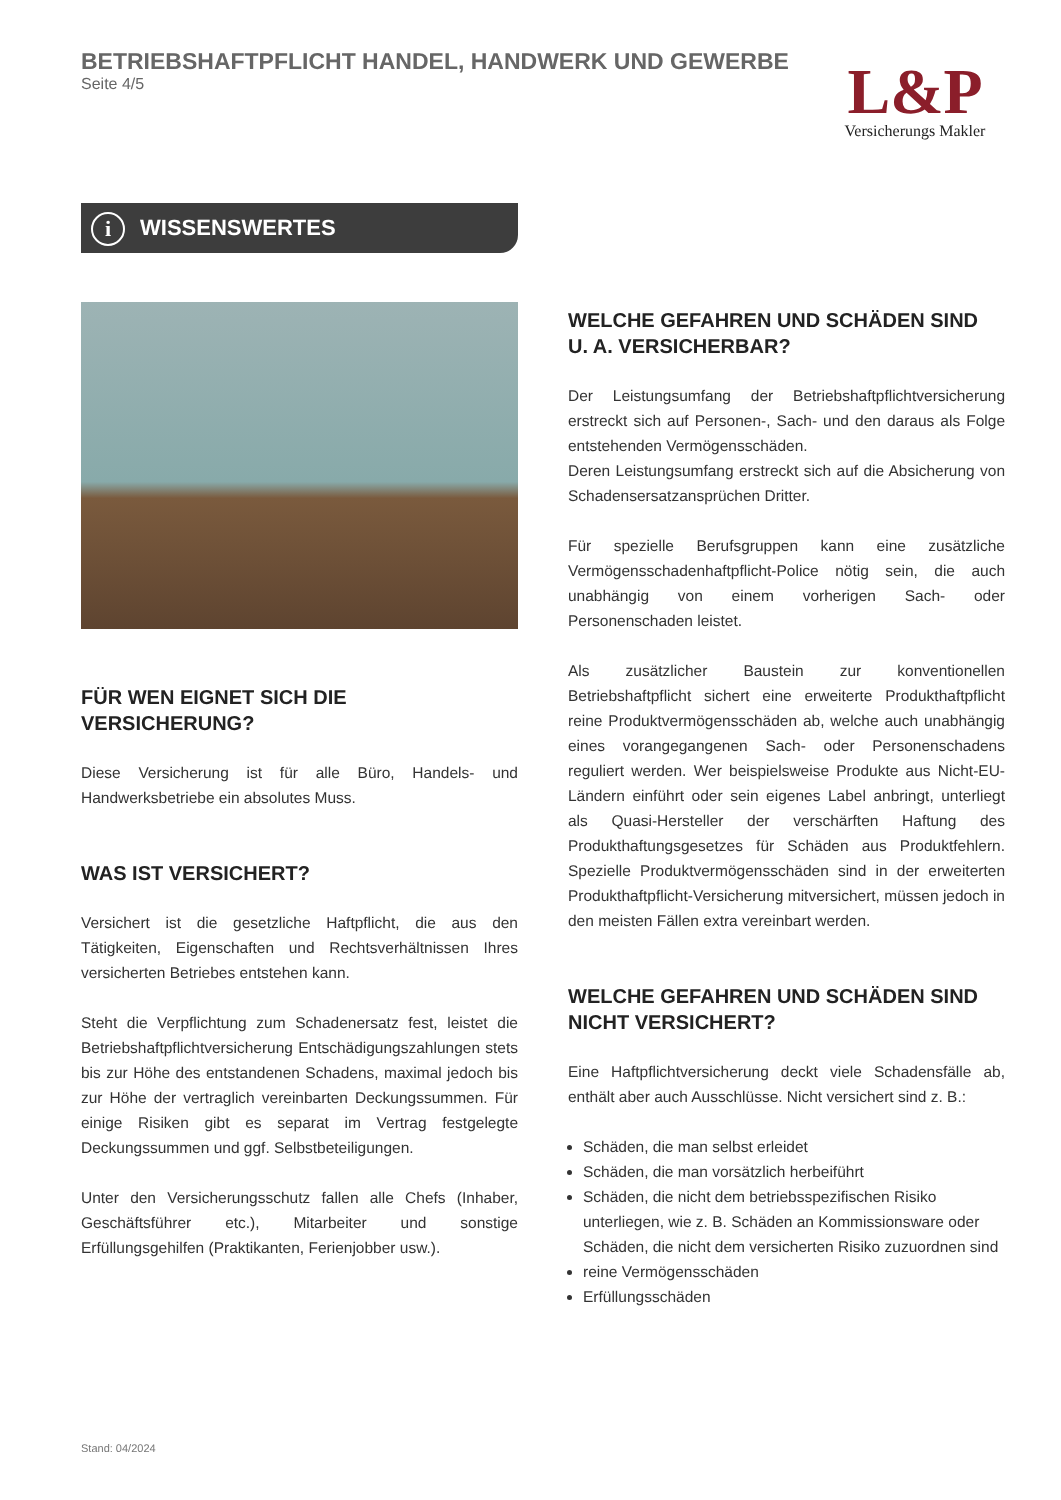BETRIEBSHAFTPFLICHT HANDEL, HANDWERK UND GEWERBE
Seite 4/5
L&P
Versicherungs Makler
i WISSENSWERTES
FÜR WEN EIGNET SICH DIE VERSICHERUNG?
Diese Versicherung ist für alle Büro, Handels- und Handwerksbetriebe ein absolutes Muss.
WAS IST VERSICHERT?
Versichert ist die gesetzliche Haftpflicht, die aus den Tätigkeiten, Eigenschaften und Rechtsverhältnissen Ihres versicherten Betriebes entstehen kann.
Steht die Verpflichtung zum Schadenersatz fest, leistet die Betriebshaftpflichtversicherung Entschädigungszahlungen stets bis zur Höhe des entstandenen Schadens, maximal jedoch bis zur Höhe der vertraglich vereinbarten Deckungssummen. Für einige Risiken gibt es separat im Vertrag festgelegte Deckungssummen und ggf. Selbstbeteiligungen.
Unter den Versicherungsschutz fallen alle Chefs (Inhaber, Geschäftsführer etc.), Mitarbeiter und sonstige Erfüllungsgehilfen (Praktikanten, Ferienjobber usw.).
WELCHE GEFAHREN UND SCHÄDEN SIND
U. A. VERSICHERBAR?
Der Leistungsumfang der Betriebshaftpflichtversicherung erstreckt sich auf Personen-, Sach- und den daraus als Folge entstehenden Vermögensschäden.
Deren Leistungsumfang erstreckt sich auf die Absicherung von Schadensersatzansprüchen Dritter.
Für spezielle Berufsgruppen kann eine zusätzliche Vermögensschadenhaftpflicht-Police nötig sein, die auch unabhängig von einem vorherigen Sach- oder Personenschaden leistet.
Als zusätzlicher Baustein zur konventionellen Betriebshaftpflicht sichert eine erweiterte Produkthaftpflicht reine Produktvermögensschäden ab, welche auch unabhängig eines vorangegangenen Sach- oder Personenschadens reguliert werden. Wer beispielsweise Produkte aus Nicht-EU-Ländern einführt oder sein eigenes Label anbringt, unterliegt als Quasi-Hersteller der verschärften Haftung des Produkthaftungsgesetzes für Schäden aus Produktfehlern. Spezielle Produktvermögensschäden sind in der erweiterten Produkthaftpflicht-Versicherung mitversichert, müssen jedoch in den meisten Fällen extra vereinbart werden.
WELCHE GEFAHREN UND SCHÄDEN SIND
NICHT VERSICHERT?
Eine Haftpflichtversicherung deckt viele Schadensfälle ab, enthält aber auch Ausschlüsse. Nicht versichert sind z. B.:
Schäden, die man selbst erleidet
Schäden, die man vorsätzlich herbeiführt
Schäden, die nicht dem betriebsspezifischen Risiko unterliegen, wie z. B. Schäden an Kommissionsware oder Schäden, die nicht dem versicherten Risiko zuzuordnen sind
reine Vermögensschäden
Erfüllungsschäden
Stand: 04/2024